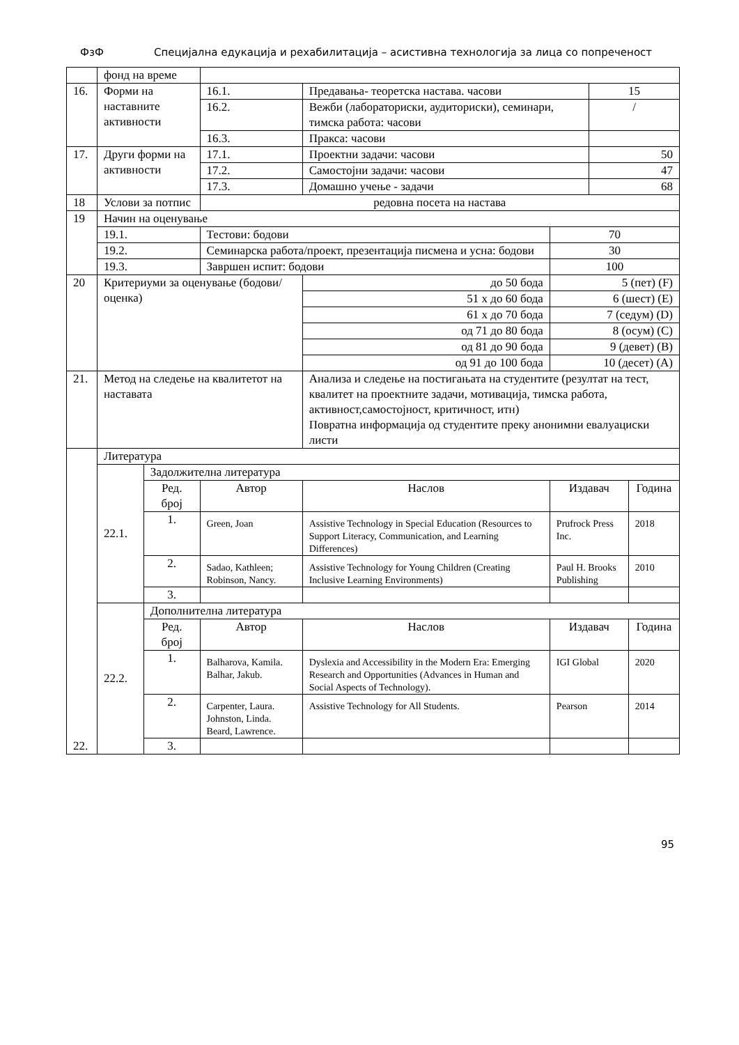ФзФ Специјална едукација и рехабилитација – асистивна технологија за лица со попреченост
| | фонд на време | | | | | | | |
| 16. | Форми на наставните активности | | | 16.1. | Предавања- теоретска настава. часови | | 15 | |
| | | | | 16.2. | Вежби (лабораториски, аудиториски), семинари, тимска работа: часови | | / | |
| | | | | 16.3. | Пракса: часови | | | |
| 17. | Други форми на активности | | | 17.1. | Проектни задачи: часови | | 50 | |
| | | | | 17.2. | Самостојни задачи: часови | | 47 | |
| | | | | 17.3. | Домашно учење - задачи | | 68 | |
| 18 | Услови за потпис | | | редовна посета на настава | | | | |
| 19 | Начин на оценување | | | | | | | |
| | 19.1. | | Тестови: бодови | | | 70 | | |
| | 19.2. | | Семинарска работа/проект, презентација писмена и усна: бодови | | | 30 | | |
| | 19.3. | | Завршен испит: бодови | | | 100 | | |
| 20 | Критериуми за оценување (бодови/ оценка) | | | | до 50 бода | 5 (пет) (F) | | |
| | | | | | 51 х до 60 бода | 6 (шест) (E) | | |
| | | | | | 61 х до 70 бода | 7 (седум) (D) | | |
| | | | | | од 71 до 80 бода | 8 (осум) (C) | | |
| | | | | | од 81 до 90 бода | 9 (девет) (B) | | |
| | | | | | од 91 до 100 бода | 10 (десет) (A) | | |
| 21. | Метод на следење на квалитетот на наставата | | | | Анализа и следење на постигањата на студентите (резултат на тест, квалитет на проектните задачи, мотивација, тимска работа, активност,самостојност, критичност, итн) Повратна информација од студентите преку анонимни евалуациски листи | | | |
| 22. | Литература | | | | | | | |
| | 22.1. | Задолжителна литература | | | | | | |
| | | Ред. број | | Автор | Наслов | Издавач | | Година |
| | | 1. | Green, Joan | | Assistive Technology in Special Education (Resources to Support Literacy, Communication, and Learning Differences) | Prufrock Press Inc. | | 2018 |
| | | 2. | Sadao, Kathleen; Robinson, Nancy. | | Assistive Technology for Young Children (Creating Inclusive Learning Environments) | Paul H. Brooks Publishing | | 2010 |
| | | 3. | | | | | | |
| | 22.2. | Дополнителна литература | | | | | | |
| | | Ред. број | | Автор | Наслов | Издавач | | Година |
| | | 1. | Balharova, Kamila. Balhar, Jakub. | | Dyslexia and Accessibility in the Modern Era: Emerging Research and Opportunities (Advances in Human and Social Aspects of Technology). | IGI Global | | 2020 |
| | | 2. | Carpenter, Laura. Johnston, Linda. Beard, Lawrence. | | Assistive Technology for All Students. | Pearson | | 2014 |
| | | 3. | | | | | | |
95